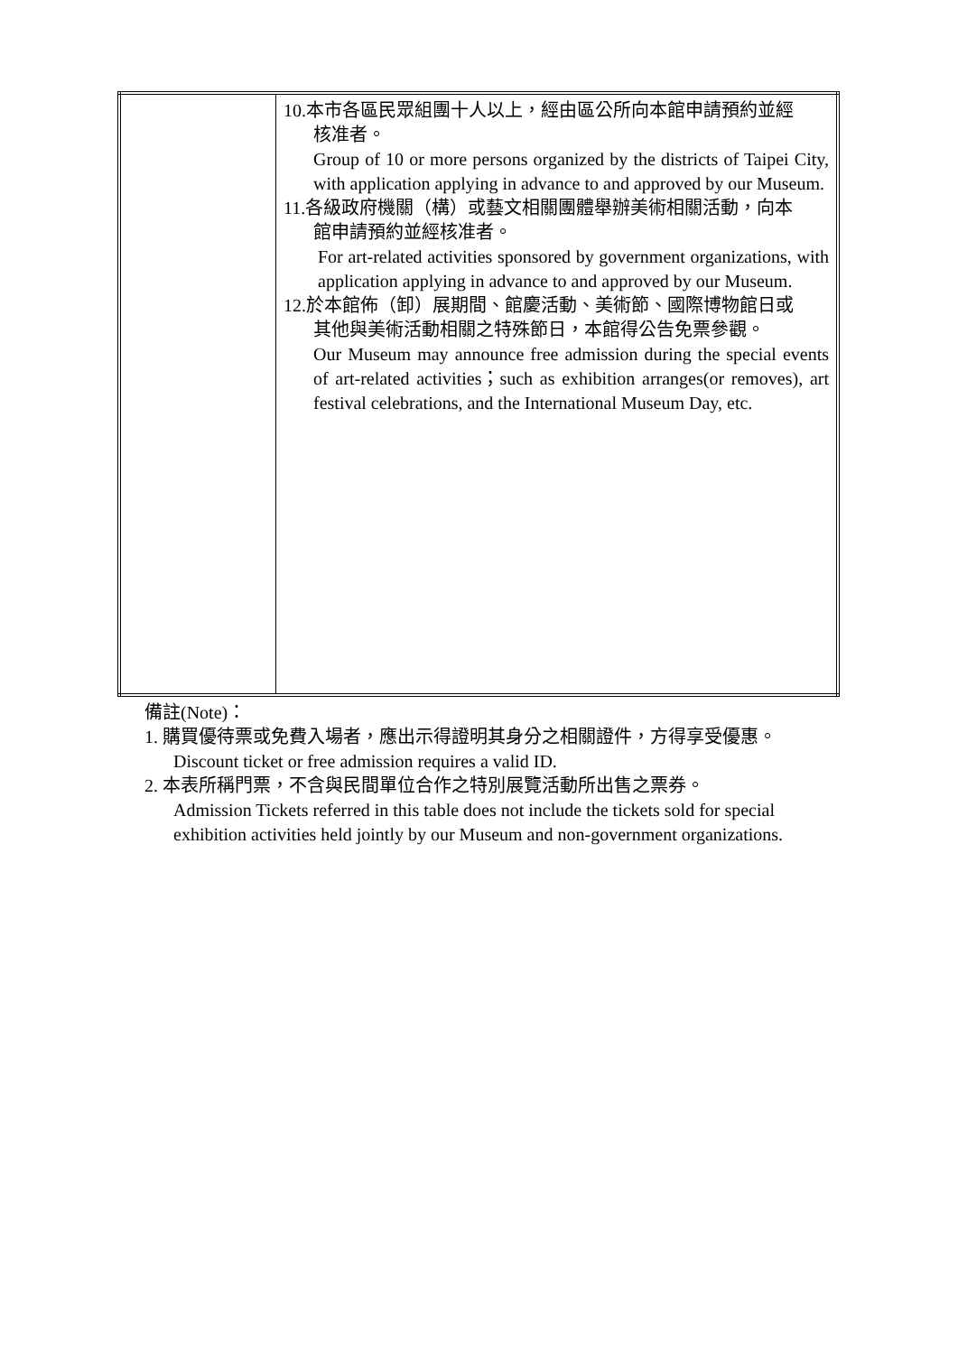| | 10.本市各區民眾組團十人以上，經由區公所向本館申請預約並經 核准者。 Group of 10 or more persons organized by the districts of Taipei City, with application applying in advance to and approved by our Museum. 11.各級政府機關（構）或藝文相關團體舉辦美術相關活動，向本 館申請預約並經核准者。 For art-related activities sponsored by government organizations, with application applying in advance to and approved by our Museum. 12.於本館佈（卸）展期間、館慶活動、美術節、國際博物館日或 其他與美術活動相關之特殊節日，本館得公告免票參觀。 Our Museum may announce free admission during the special events of art-related activities；such as exhibition arranges(or removes), art festival celebrations, and the International Museum Day, etc. |
備註(Note)：
1. 購買優待票或免費入場者，應出示得證明其身分之相關證件，方得享受優惠。
Discount ticket or free admission requires a valid ID.
2. 本表所稱門票，不含與民間單位合作之特別展覽活動所出售之票券。
Admission Tickets referred in this table does not include the tickets sold for special exhibition activities held jointly by our Museum and non-government organizations.